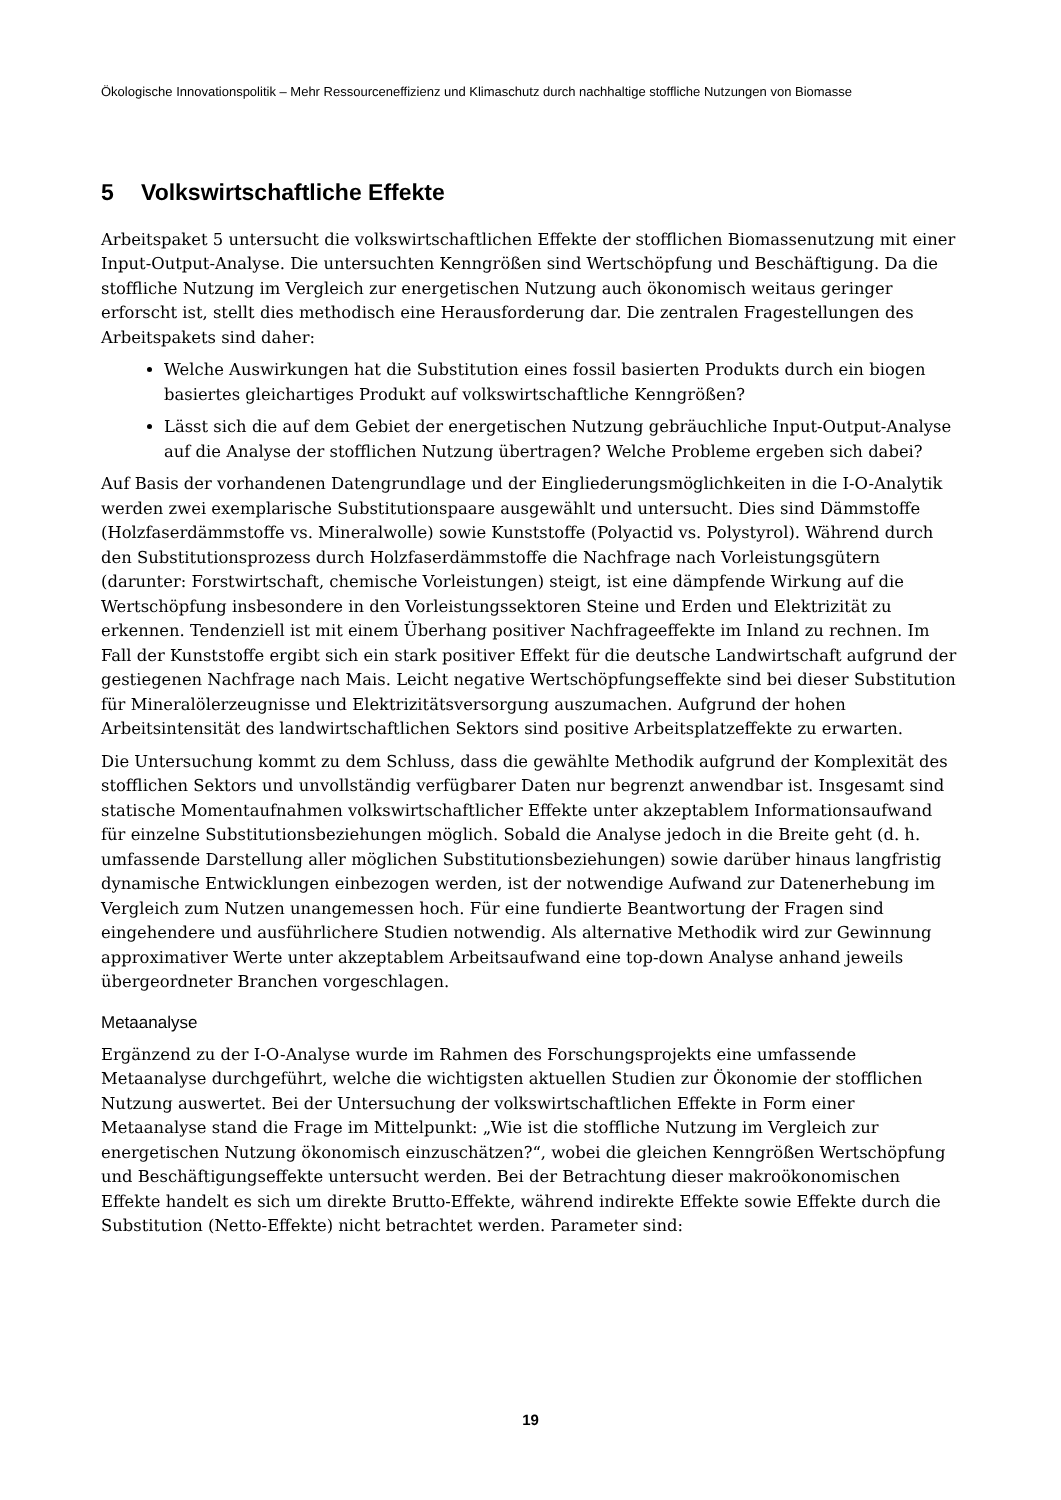Ökologische Innovationspolitik – Mehr Ressourceneffizienz und Klimaschutz durch nachhaltige stoffliche Nutzungen von Biomasse
5 Volkswirtschaftliche Effekte
Arbeitspaket 5 untersucht die volkswirtschaftlichen Effekte der stofflichen Biomassenutzung mit einer Input-Output-Analyse. Die untersuchten Kenngrößen sind Wertschöpfung und Beschäftigung. Da die stoffliche Nutzung im Vergleich zur energetischen Nutzung auch ökonomisch weitaus geringer erforscht ist, stellt dies methodisch eine Herausforderung dar. Die zentralen Fragestellungen des Arbeitspakets sind daher:
Welche Auswirkungen hat die Substitution eines fossil basierten Produkts durch ein biogen basiertes gleichartiges Produkt auf volkswirtschaftliche Kenngrößen?
Lässt sich die auf dem Gebiet der energetischen Nutzung gebräuchliche Input-Output-Analyse auf die Analyse der stofflichen Nutzung übertragen? Welche Probleme ergeben sich dabei?
Auf Basis der vorhandenen Datengrundlage und der Eingliederungsmöglichkeiten in die I-O-Analytik werden zwei exemplarische Substitutionspaare ausgewählt und untersucht. Dies sind Dämmstoffe (Holzfaserdämmstoffe vs. Mineralwolle) sowie Kunststoffe (Polyactid vs. Polystyrol). Während durch den Substitutionsprozess durch Holzfaserdämmstoffe die Nachfrage nach Vorleistungsgütern (darunter: Forstwirtschaft, chemische Vorleistungen) steigt, ist eine dämpfende Wirkung auf die Wertschöpfung insbesondere in den Vorleistungssektoren Steine und Erden und Elektrizität zu erkennen. Tendenziell ist mit einem Überhang positiver Nachfrageeffekte im Inland zu rechnen. Im Fall der Kunststoffe ergibt sich ein stark positiver Effekt für die deutsche Landwirtschaft aufgrund der gestiegenen Nachfrage nach Mais. Leicht negative Wertschöpfungseffekte sind bei dieser Substitution für Mineralölerzeugnisse und Elektrizitätsversorgung auszumachen. Aufgrund der hohen Arbeitsintensität des landwirtschaftlichen Sektors sind positive Arbeitsplatzeffekte zu erwarten.
Die Untersuchung kommt zu dem Schluss, dass die gewählte Methodik aufgrund der Komplexität des stofflichen Sektors und unvollständig verfügbarer Daten nur begrenzt anwendbar ist. Insgesamt sind statische Momentaufnahmen volkswirtschaftlicher Effekte unter akzeptablem Informationsaufwand für einzelne Substitutionsbeziehungen möglich. Sobald die Analyse jedoch in die Breite geht (d. h. umfassende Darstellung aller möglichen Substitutionsbeziehungen) sowie darüber hinaus langfristig dynamische Entwicklungen einbezogen werden, ist der notwendige Aufwand zur Datenerhebung im Vergleich zum Nutzen unangemessen hoch. Für eine fundierte Beantwortung der Fragen sind eingehendere und ausführlichere Studien notwendig. Als alternative Methodik wird zur Gewinnung approximativer Werte unter akzeptablem Arbeitsaufwand eine top-down Analyse anhand jeweils übergeordneter Branchen vorgeschlagen.
Metaanalyse
Ergänzend zu der I-O-Analyse wurde im Rahmen des Forschungsprojekts eine umfassende Metaanalyse durchgeführt, welche die wichtigsten aktuellen Studien zur Ökonomie der stofflichen Nutzung auswertet. Bei der Untersuchung der volkswirtschaftlichen Effekte in Form einer Metaanalyse stand die Frage im Mittelpunkt: „Wie ist die stoffliche Nutzung im Vergleich zur energetischen Nutzung ökonomisch einzuschätzen?“, wobei die gleichen Kenngrößen Wertschöpfung und Beschäftigungseffekte untersucht werden. Bei der Betrachtung dieser makroökonomischen Effekte handelt es sich um direkte Brutto-Effekte, während indirekte Effekte sowie Effekte durch die Substitution (Netto-Effekte) nicht betrachtet werden. Parameter sind:
19